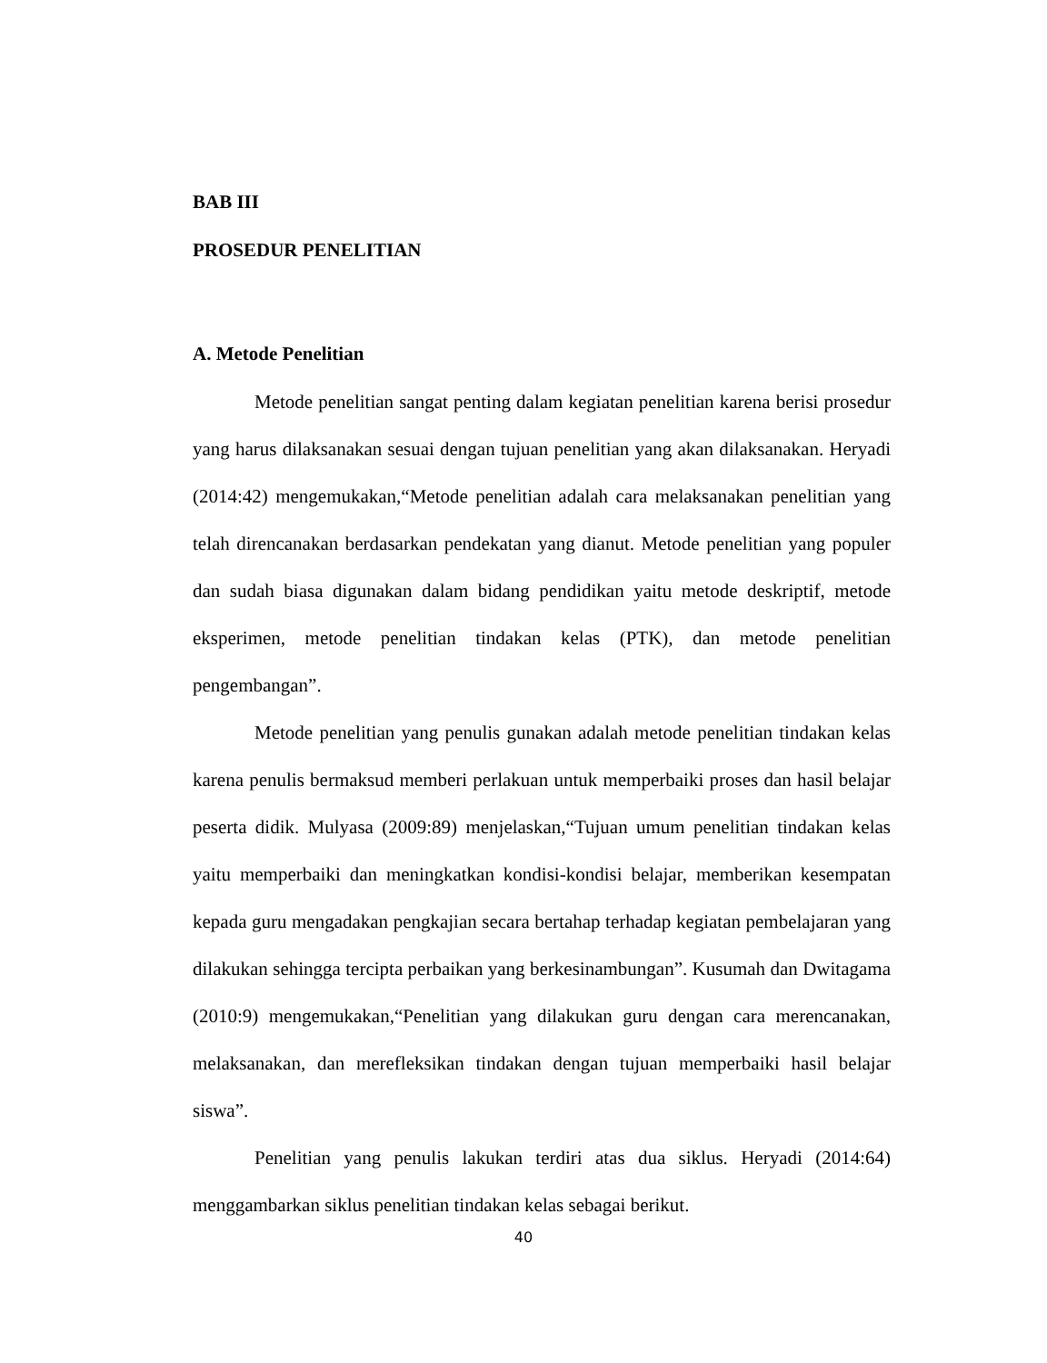BAB III
PROSEDUR PENELITIAN
A. Metode Penelitian
Metode penelitian sangat penting dalam kegiatan penelitian karena berisi prosedur yang harus dilaksanakan sesuai dengan tujuan penelitian yang akan dilaksanakan. Heryadi (2014:42) mengemukakan,“Metode penelitian adalah cara melaksanakan penelitian yang telah direncanakan berdasarkan pendekatan yang dianut. Metode penelitian yang populer dan sudah biasa digunakan dalam bidang pendidikan yaitu metode deskriptif, metode eksperimen, metode penelitian tindakan kelas (PTK), dan metode penelitian pengembangan”.
Metode penelitian yang penulis gunakan adalah metode penelitian tindakan kelas karena penulis bermaksud memberi perlakuan untuk memperbaiki proses dan hasil belajar peserta didik. Mulyasa (2009:89) menjelaskan,“Tujuan umum penelitian tindakan kelas yaitu memperbaiki dan meningkatkan kondisi-kondisi belajar, memberikan kesempatan kepada guru mengadakan pengkajian secara bertahap terhadap kegiatan pembelajaran yang dilakukan sehingga tercipta perbaikan yang berkesinambungan”. Kusumah dan Dwitagama (2010:9) mengemukakan,“Penelitian yang dilakukan guru dengan cara merencanakan, melaksanakan, dan merefleksikan tindakan dengan tujuan memperbaiki hasil belajar siswa”.
Penelitian yang penulis lakukan terdiri atas dua siklus. Heryadi (2014:64) menggambarkan siklus penelitian tindakan kelas sebagai berikut.
40